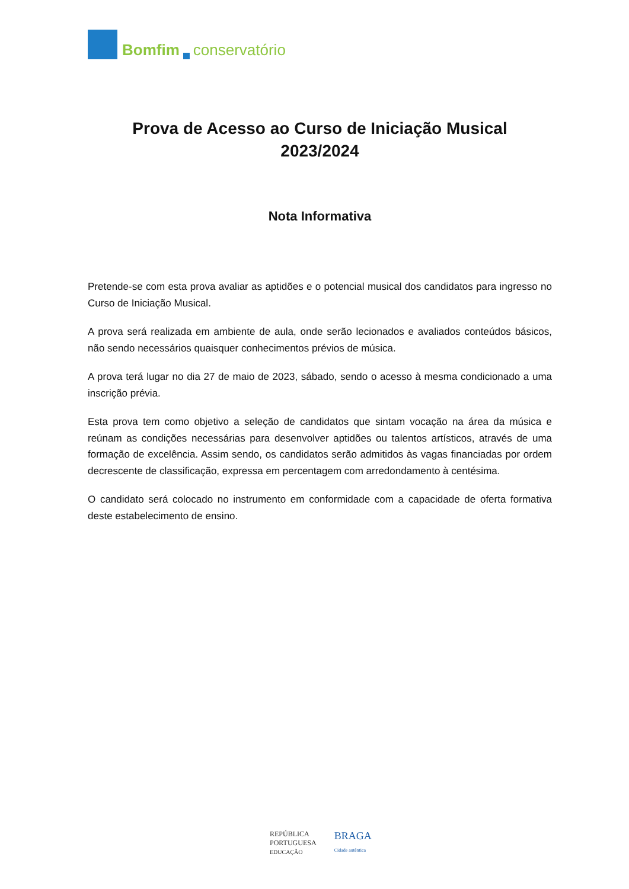Bomfim conservatório
Prova de Acesso ao Curso de Iniciação Musical
2023/2024
Nota Informativa
Pretende-se com esta prova avaliar as aptidões e o potencial musical dos candidatos para ingresso no Curso de Iniciação Musical.
A prova será realizada em ambiente de aula, onde serão lecionados e avaliados conteúdos básicos, não sendo necessários quaisquer conhecimentos prévios de música.
A prova terá lugar no dia 27 de maio de 2023, sábado, sendo o acesso à mesma condicionado a uma inscrição prévia.
Esta prova tem como objetivo a seleção de candidatos que sintam vocação na área da música e reúnam as condições necessárias para desenvolver aptidões ou talentos artísticos, através de uma formação de excelência. Assim sendo, os candidatos serão admitidos às vagas financiadas por ordem decrescente de classificação, expressa em percentagem com arredondamento à centésima.
O candidato será colocado no instrumento em conformidade com a capacidade de oferta formativa deste estabelecimento de ensino.
REPÚBLICA
PORTUGUESA
EDUCAÇÃO
BRAGA
Cidade autêntica